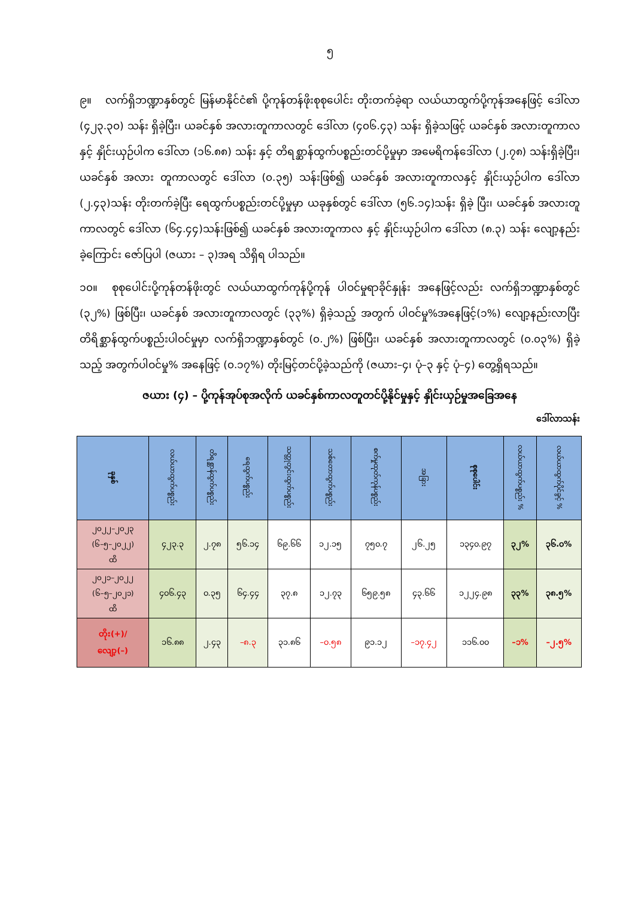၅
၉။ လက်ရှိဘဏ္ဍာနှစ်တွင် မြန်မာနိုင်ငံ၏ ပို့ကုန်တန်ဖိုးစုစုပေါင်း တိုးတက်ခဲ့ရာ လယ်ယာထွက်ပို့ကုန်အနေဖြင့် ဒေါ်လာ (၄၂၃.၃၀) သန်း ရှိခဲ့ပြီး၊ ယခင်နှစ် အလားတူကာလတွင် ဒေါ်လာ (၄၀၆.၄၃) သန်း ရှိခဲ့သဖြင့် ယခင်နှစ် အလားတူကာလနှင့် နှိုင်းယှဉ်ပါက ဒေါ်လာ (၁၆.၈၈) သန်း နှင့် တိရစ္ဆာန်ထွက်ပစ္စည်းတင်ပို့မှုမှာ အမေရိကန်ဒေါ်လာ (၂.၇၈) သန်းရှိခဲ့ပြီး၊ ယခင်နှစ် အလား တူကာလတွင် ဒေါ်လာ (၀.၃၅) သန်းဖြစ်၍ ယခင်နှစ် အလားတူကာလနှင့် နှိုင်းယှဉ်ပါက ဒေါ်လာ (၂.၄၃)သန်း တိုးတက်ခဲ့ပြီး ရေထွက်ပစ္စည်းတင်ပို့မှုမှာ ယခုနှစ်တွင် ဒေါ်လာ (၅၆.၁၄)သန်း ရှိခဲ့ ပြီး၊ ယခင်နှစ် အလားတူကာလတွင် ဒေါ်လာ (၆၄.၄၄)သန်းဖြစ်၍ ယခင်နှစ် အလားတူကာလ နှင့် နှိုင်းယှဉ်ပါက ဒေါ်လာ (၈.၃) သန်း လျော့နည်းခဲ့ကြောင်း ဇော်ပြပါ (ဇယား – ၃)အရ သိရှိရ ပါသည်။
၁၀။ စုစုပေါင်းပို့ကုန်တန်ဖိုးတွင် လယ်ယာထွက်ကုန်ပို့ကုန် ပါဝင်မှုရာခိုင်နှုန်း အနေဖြင့်လည်း လက်ရှိဘဏ္ဍာနှစ်တွင် (၃၂%) ဖြစ်ပြီး၊ ယခင်နှစ် အလားတူကာလတွင် (၃၃%) ရှိခဲ့သည့် အတွက် ပါဝင်မှု%အနေဖြင့်(၁%) လျော့နည်းလာပြီး တိရိစ္ဆာန်ထွက်ပစ္စည်းပါဝင်မှုမှာ လက်ရှိဘဏ္ဍာနှစ်တွင် (၀.၂%) ဖြစ်ပြီး၊ ယခင်နှစ် အလားတူကာလတွင် (၀.၀၃%) ရှိခဲ့သည့် အတွက်ပါဝင်မှု% အနေဖြင့် (၀.၁၇%) တိုးမြင့်တင်ပို့ခဲ့သည်ကို (ဇယား–၄၊ ပုံ–၃ နှင့် ပုံ–၄) တွေ့ရှိရသည်။
ဇယား (၄) – ပို့ကုန်အုပ်စုအလိုက် ယခင်နှစ်ကာလတူတင်ပို့နိုင်မှုနှင့် နှိုင်းယှဉ်မှုအခြေအနေ
ဒေါ်လာသန်း
| ခုနှစ် | လယ်ယာထွက်ပစ္စည်း | တိရစ္ဆာန်ထွက်ပစ္စည်း | ရေထွက်ပစ္စည်း | သတ္တုတွင်းထွက်ပစ္စည်း | သစ်တောထွက်ပစ္စည်း | စက်မှုထုတ်ကုန်ပစ္စည်း | အခြား | စုစုပေါင်း | လယ်ယာထွက်ပစ္စည်း % | လယ်ယာထွက်ပိုင်ခွင့် % |
| --- | --- | --- | --- | --- | --- | --- | --- | --- | --- | --- |
| ၂၀၂၂–၂၀၂၃ (၆–၅–၂၀၂၂) ထိ | ၄၂၃.၃ | ၂.၇၈ | ၅၆.၁၄ | ၆၉.၆၆ | ၁၂.၁၅ | ၇၅၀.၇ | ၂၆.၂၅ | ၁၃၄၀.၉၇ | ၃၂% | ၃၆.၀% |
| ၂၀၂၁–၂၀၂၂ (၆–၅–၂၀၂၁) ထိ | ၄၀၆.၄၃ | ၀.၃၅ | ၆၄.၄၄ | ၃၇.၈ | ၁၂.၇၃ | ၆၅၉.၅၈ | ၄၃.၆၆ | ၁၂၂၄.၉၈ | ၃၃% | ၃၈.၅% |
| တိုး(+)/ လျော့(–) | ၁၆.၈၈ | ၂.၄၃ | –၈.၃ | ၃၁.၈၆ | –၀.၅၈ | ၉၁.၁၂ | –၁၇.၄၂ | ၁၁၆.၀၀ | –၁% | –၂.၅% |